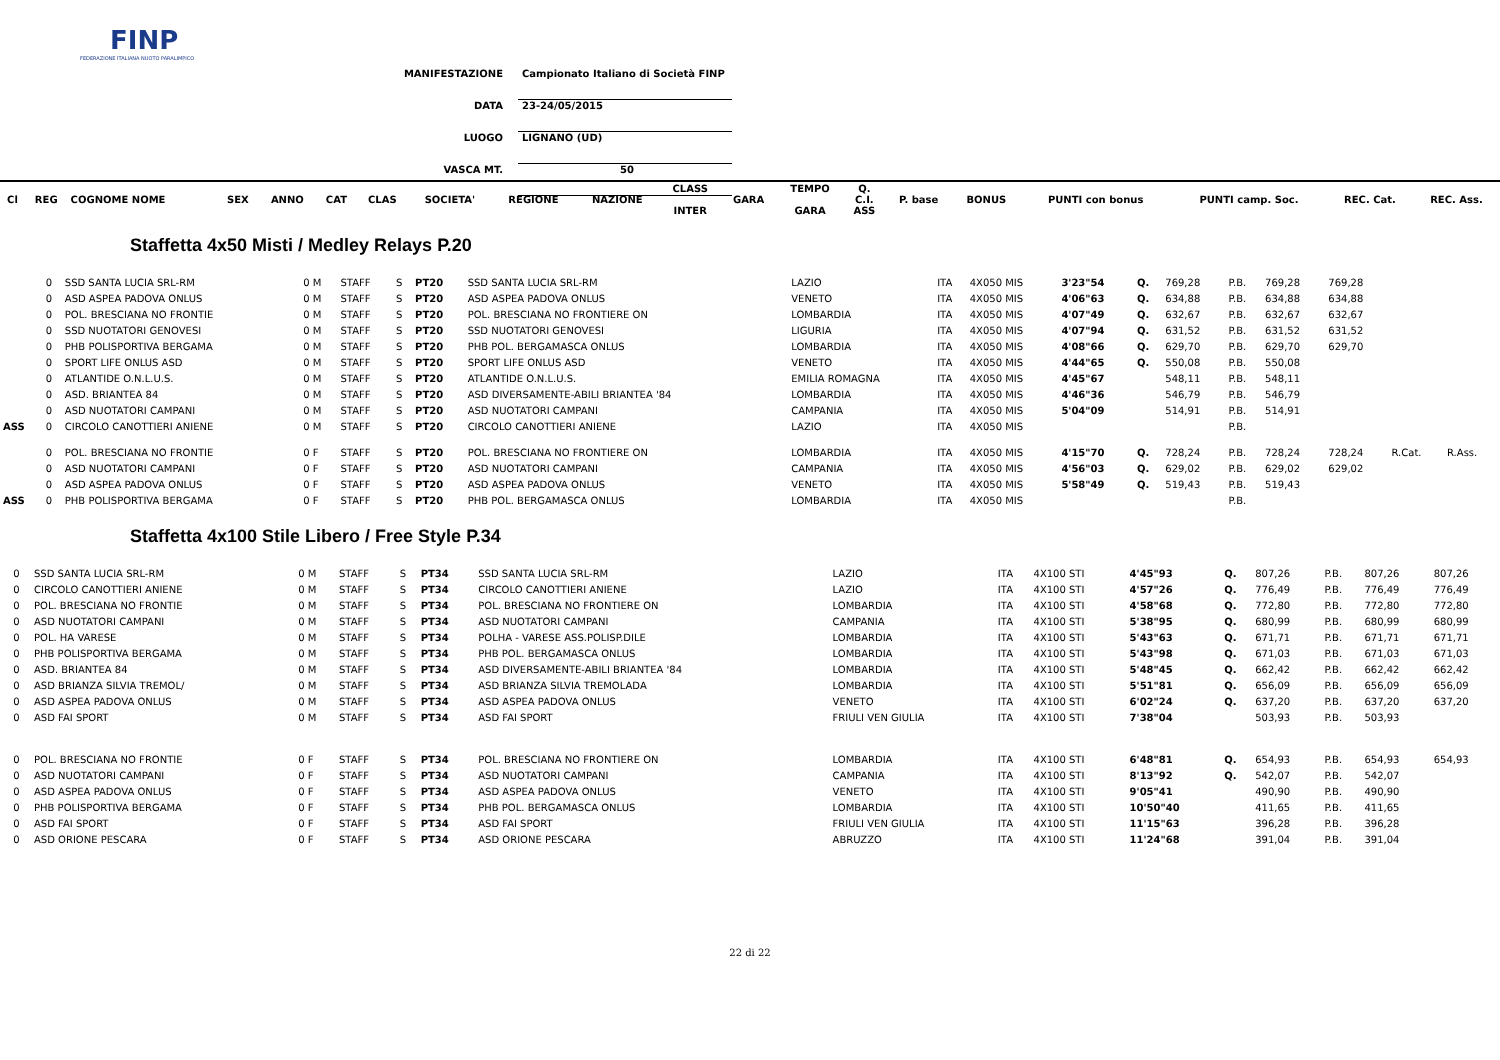FINP
FEDERAZIONE ITALIANA NUOTO PARALIMPICO
MANIFESTAZIONE Campionato Italiano di Società FINP
DATA 23-24/05/2015
LUOGO LIGNANO (UD)
VASCA MT. 50
| Cl | REG | COGNOME NOME | SEX | ANNO | CAT | CLAS | SOCIETA' | REGIONE | NAZIONE | CLASS INTER | GARA | TEMPO GARA | Q. C.I. ASS | P. base | BONUS | PUNTI con bonus | PUNTI camp. Soc. | REC. Cat. | REC. Ass. |
| --- | --- | --- | --- | --- | --- | --- | --- | --- | --- | --- | --- | --- | --- | --- | --- | --- | --- | --- | --- |
Staffetta 4x50 Misti / Medley Relays P.20
| | 0 | SSD SANTA LUCIA SRL-RM | 0 M | STAFF | S | PT20 | SSD SANTA LUCIA SRL-RM | LAZIO | ITA | 4X050 MIS | 3'23"54 | Q. | 769,28 | P.B. | 769,28 | 769,28 | | |
| | 0 | ASD ASPEA PADOVA ONLUS | 0 M | STAFF | S | PT20 | ASD ASPEA PADOVA ONLUS | VENETO | ITA | 4X050 MIS | 4'06"63 | Q. | 634,88 | P.B. | 634,88 | 634,88 | | |
| | 0 | POL. BRESCIANA NO FRONTIE | 0 M | STAFF | S | PT20 | POL. BRESCIANA NO FRONTIERE ON | LOMBARDIA | ITA | 4X050 MIS | 4'07"49 | Q. | 632,67 | P.B. | 632,67 | 632,67 | | |
| | 0 | SSD NUOTATORI GENOVESI | 0 M | STAFF | S | PT20 | SSD NUOTATORI GENOVESI | LIGURIA | ITA | 4X050 MIS | 4'07"94 | Q. | 631,52 | P.B. | 631,52 | 631,52 | | |
| | 0 | PHB POLISPORTIVA BERGAMA | 0 M | STAFF | S | PT20 | PHB POL. BERGAMASCA ONLUS | LOMBARDIA | ITA | 4X050 MIS | 4'08"66 | Q. | 629,70 | P.B. | 629,70 | 629,70 | | |
| | 0 | SPORT LIFE ONLUS ASD | 0 M | STAFF | S | PT20 | SPORT LIFE ONLUS ASD | VENETO | ITA | 4X050 MIS | 4'44"65 | Q. | 550,08 | P.B. | 550,08 | | | |
| | 0 | ATLANTIDE O.N.L.U.S. | 0 M | STAFF | S | PT20 | ATLANTIDE O.N.L.U.S. | EMILIA ROMAGNA | ITA | 4X050 MIS | 4'45"67 | | 548,11 | P.B. | 548,11 | | | |
| | 0 | ASD. BRIANTEA 84 | 0 M | STAFF | S | PT20 | ASD DIVERSAMENTE-ABILI BRIANTEA '84 | LOMBARDIA | ITA | 4X050 MIS | 4'46"36 | | 546,79 | P.B. | 546,79 | | | |
| | 0 | ASD NUOTATORI CAMPANI | 0 M | STAFF | S | PT20 | ASD NUOTATORI CAMPANI | CAMPANIA | ITA | 4X050 MIS | 5'04"09 | | 514,91 | P.B. | 514,91 | | | |
| ASS | 0 | CIRCOLO CANOTTIERI ANIENE | 0 M | STAFF | S | PT20 | CIRCOLO CANOTTIERI ANIENE | LAZIO | ITA | 4X050 MIS | | | | P.B. | | | | |
| | 0 | POL. BRESCIANA NO FRONTIE | 0 F | STAFF | S | PT20 | POL. BRESCIANA NO FRONTIERE ON | LOMBARDIA | ITA | 4X050 MIS | 4'15"70 | Q. | 728,24 | P.B. | 728,24 | 728,24 | R.Cat. | R.Ass. |
| | 0 | ASD NUOTATORI CAMPANI | 0 F | STAFF | S | PT20 | ASD NUOTATORI CAMPANI | CAMPANIA | ITA | 4X050 MIS | 4'56"03 | Q. | 629,02 | P.B. | 629,02 | 629,02 | | |
| | 0 | ASD ASPEA PADOVA ONLUS | 0 F | STAFF | S | PT20 | ASD ASPEA PADOVA ONLUS | VENETO | ITA | 4X050 MIS | 5'58"49 | Q. | 519,43 | P.B. | 519,43 | | | |
| ASS | 0 | PHB POLISPORTIVA BERGAMA | 0 F | STAFF | S | PT20 | PHB POL. BERGAMASCA ONLUS | LOMBARDIA | ITA | 4X050 MIS | | | | P.B. | | | | |
Staffetta 4x100 Stile Libero / Free Style P.34
| | 0 | SSD SANTA LUCIA SRL-RM | 0 M | STAFF | S | PT34 | SSD SANTA LUCIA SRL-RM | LAZIO | ITA | 4X100 STI | 4'45"93 | Q. | 807,26 | P.B. | 807,26 | 807,26 |
| | 0 | CIRCOLO CANOTTIERI ANIENE | 0 M | STAFF | S | PT34 | CIRCOLO CANOTTIERI ANIENE | LAZIO | ITA | 4X100 STI | 4'57"26 | Q. | 776,49 | P.B. | 776,49 | 776,49 |
| | 0 | POL. BRESCIANA NO FRONTIE | 0 M | STAFF | S | PT34 | POL. BRESCIANA NO FRONTIERE ON | LOMBARDIA | ITA | 4X100 STI | 4'58"68 | Q. | 772,80 | P.B. | 772,80 | 772,80 |
| | 0 | ASD NUOTATORI CAMPANI | 0 M | STAFF | S | PT34 | ASD NUOTATORI CAMPANI | CAMPANIA | ITA | 4X100 STI | 5'38"95 | Q. | 680,99 | P.B. | 680,99 | 680,99 |
| | 0 | POL. HA VARESE | 0 M | STAFF | S | PT34 | POLHA - VARESE ASS.POLISP.DILE | LOMBARDIA | ITA | 4X100 STI | 5'43"63 | Q. | 671,71 | P.B. | 671,71 | 671,71 |
| | 0 | PHB POLISPORTIVA BERGAMA | 0 M | STAFF | S | PT34 | PHB POL. BERGAMASCA ONLUS | LOMBARDIA | ITA | 4X100 STI | 5'43"98 | Q. | 671,03 | P.B. | 671,03 | 671,03 |
| | 0 | ASD. BRIANTEA 84 | 0 M | STAFF | S | PT34 | ASD DIVERSAMENTE-ABILI BRIANTEA '84 | LOMBARDIA | ITA | 4X100 STI | 5'48"45 | Q. | 662,42 | P.B. | 662,42 | 662,42 |
| | 0 | ASD BRIANZA SILVIA TREMOL/ | 0 M | STAFF | S | PT34 | ASD BRIANZA SILVIA TREMOLADA | LOMBARDIA | ITA | 4X100 STI | 5'51"81 | Q. | 656,09 | P.B. | 656,09 | 656,09 |
| | 0 | ASD ASPEA PADOVA ONLUS | 0 M | STAFF | S | PT34 | ASD ASPEA PADOVA ONLUS | VENETO | ITA | 4X100 STI | 6'02"24 | Q. | 637,20 | P.B. | 637,20 | 637,20 |
| | 0 | ASD FAI SPORT | 0 M | STAFF | S | PT34 | ASD FAI SPORT | FRIULI VEN GIULIA | ITA | 4X100 STI | 7'38"04 | | 503,93 | P.B. | 503,93 | |
| | 0 | POL. BRESCIANA NO FRONTIE | 0 F | STAFF | S | PT34 | POL. BRESCIANA NO FRONTIERE ON | LOMBARDIA | ITA | 4X100 STI | 6'48"81 | Q. | 654,93 | P.B. | 654,93 | 654,93 |
| | 0 | ASD NUOTATORI CAMPANI | 0 F | STAFF | S | PT34 | ASD NUOTATORI CAMPANI | CAMPANIA | ITA | 4X100 STI | 8'13"92 | Q. | 542,07 | P.B. | 542,07 | |
| | 0 | ASD ASPEA PADOVA ONLUS | 0 F | STAFF | S | PT34 | ASD ASPEA PADOVA ONLUS | VENETO | ITA | 4X100 STI | 9'05"41 | | 490,90 | P.B. | 490,90 | |
| | 0 | PHB POLISPORTIVA BERGAMA | 0 F | STAFF | S | PT34 | PHB POL. BERGAMASCA ONLUS | LOMBARDIA | ITA | 4X100 STI | 10'50"40 | | 411,65 | P.B. | 411,65 | |
| | 0 | ASD FAI SPORT | 0 F | STAFF | S | PT34 | ASD FAI SPORT | FRIULI VEN GIULIA | ITA | 4X100 STI | 11'15"63 | | 396,28 | P.B. | 396,28 | |
| | 0 | ASD ORIONE PESCARA | 0 F | STAFF | S | PT34 | ASD ORIONE PESCARA | ABRUZZO | ITA | 4X100 STI | 11'24"68 | | 391,04 | P.B. | 391,04 | |
22 di 22